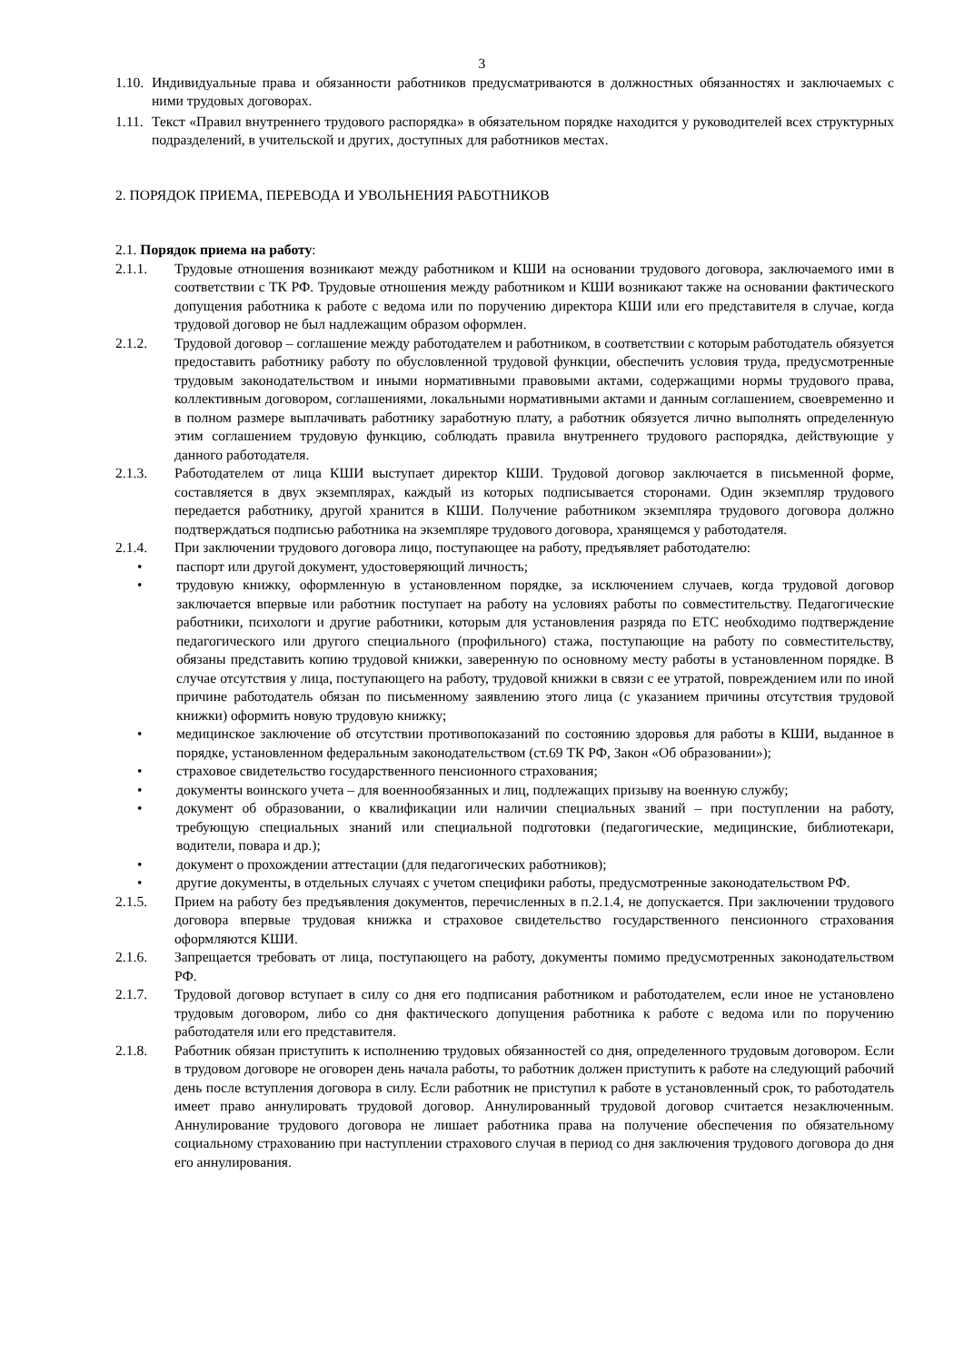3
1.10. Индивидуальные права и обязанности работников предусматриваются в должностных обязанностях и заключаемых с ними трудовых договорах.
1.11. Текст «Правил внутреннего трудового распорядка» в обязательном порядке находится у руководителей всех структурных подразделений, в учительской и других, доступных для работников местах.
2. ПОРЯДОК ПРИЕМА, ПЕРЕВОДА И УВОЛЬНЕНИЯ РАБОТНИКОВ
2.1. Порядок приема на работу:
2.1.1. Трудовые отношения возникают между работником и КШИ на основании трудового договора, заключаемого ими в соответствии с ТК РФ. Трудовые отношения между работником и КШИ возникают также на основании фактического допущения работника к работе с ведома или по поручению директора КШИ или его представителя в случае, когда трудовой договор не был надлежащим образом оформлен.
2.1.2. Трудовой договор – соглашение между работодателем и работником, в соответствии с которым работодатель обязуется предоставить работнику работу по обусловленной трудовой функции, обеспечить условия труда, предусмотренные трудовым законодательством и иными нормативными правовыми актами, содержащими нормы трудового права, коллективным договором, соглашениями, локальными нормативными актами и данным соглашением, своевременно и в полном размере выплачивать работнику заработную плату, а работник обязуется лично выполнять определенную этим соглашением трудовую функцию, соблюдать правила внутреннего трудового распорядка, действующие у данного работодателя.
2.1.3. Работодателем от лица КШИ выступает директор КШИ. Трудовой договор заключается в письменной форме, составляется в двух экземплярах, каждый из которых подписывается сторонами. Один экземпляр трудового передается работнику, другой хранится в КШИ. Получение работником экземпляра трудового договора должно подтверждаться подписью работника на экземпляре трудового договора, хранящемся у работодателя.
2.1.4. При заключении трудового договора лицо, поступающее на работу, предъявляет работодателю:
• паспорт или другой документ, удостоверяющий личность;
• трудовую книжку, оформленную в установленном порядке, за исключением случаев, когда трудовой договор заключается впервые или работник поступает на работу на условиях работы по совместительству. Педагогические работники, психологи и другие работники, которым для установления разряда по ЕТС необходимо подтверждение педагогического или другого специального (профильного) стажа, поступающие на работу по совместительству, обязаны представить копию трудовой книжки, заверенную по основному месту работы в установленном порядке. В случае отсутствия у лица, поступающего на работу, трудовой книжки в связи с ее утратой, повреждением или по иной причине работодатель обязан по письменному заявлению этого лица (с указанием причины отсутствия трудовой книжки) оформить новую трудовую книжку;
• медицинское заключение об отсутствии противопоказаний по состоянию здоровья для работы в КШИ, выданное в порядке, установленном федеральным законодательством (ст.69 ТК РФ, Закон «Об образовании»);
• страховое свидетельство государственного пенсионного страхования;
• документы воинского учета – для военнообязанных и лиц, подлежащих призыву на военную службу;
• документ об образовании, о квалификации или наличии специальных званий – при поступлении на работу, требующую специальных знаний или специальной подготовки (педагогические, медицинские, библиотекари, водители, повара и др.);
• документ о прохождении аттестации (для педагогических работников);
• другие документы, в отдельных случаях с учетом специфики работы, предусмотренные законодательством РФ.
2.1.5. Прием на работу без предъявления документов, перечисленных в п.2.1.4, не допускается. При заключении трудового договора впервые трудовая книжка и страховое свидетельство государственного пенсионного страхования оформляются КШИ.
2.1.6. Запрещается требовать от лица, поступающего на работу, документы помимо предусмотренных законодательством РФ.
2.1.7. Трудовой договор вступает в силу со дня его подписания работником и работодателем, если иное не установлено трудовым договором, либо со дня фактического допущения работника к работе с ведома или по поручению работодателя или его представителя.
2.1.8. Работник обязан приступить к исполнению трудовых обязанностей со дня, определенного трудовым договором. Если в трудовом договоре не оговорен день начала работы, то работник должен приступить к работе на следующий рабочий день после вступления договора в силу. Если работник не приступил к работе в установленный срок, то работодатель имеет право аннулировать трудовой договор. Аннулированный трудовой договор считается незаключенным. Аннулирование трудового договора не лишает работника права на получение обеспечения по обязательному социальному страхованию при наступлении страхового случая в период со дня заключения трудового договора до дня его аннулирования.